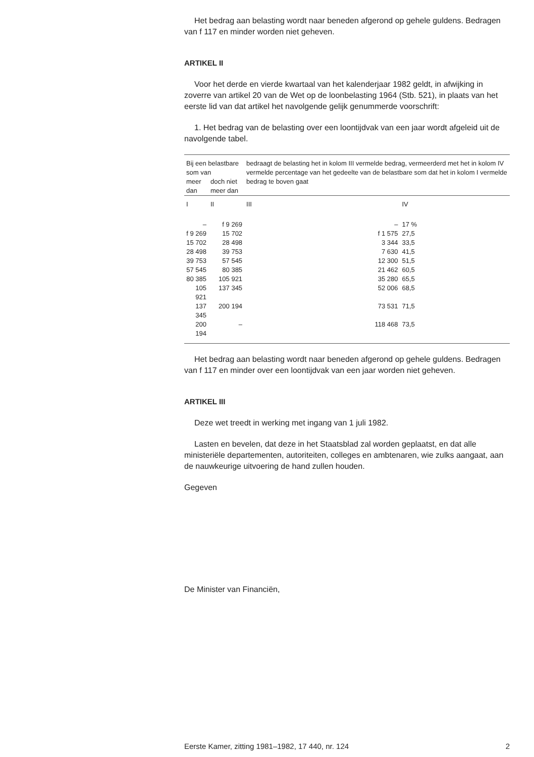Het bedrag aan belasting wordt naar beneden afgerond op gehele guldens. Bedragen van f 117 en minder worden niet geheven.
ARTIKEL II
Voor het derde en vierde kwartaal van het kalenderjaar 1982 geldt, in afwijking in zoverre van artikel 20 van de Wet op de loonbelasting 1964 (Stb. 521), in plaats van het eerste lid van dat artikel het navolgende gelijk genummerde voorschrift:
1. Het bedrag van de belasting over een loontijdvak van een jaar wordt afgeleid uit de navolgende tabel.
| Bij een belastbare som van | | bedraagt de belasting het in kolom III vermelde bedrag, vermeerderd met het in kolom IV vermelde percentage van het gedeelte van de belastbare som dat het in kolom I vermelde bedrag te boven gaat | |
| --- | --- | --- | --- |
| meer dan | doch niet meer dan | | |
| I | II | III | IV |
| – | f 9 269 | – | 17 % |
| f 9 269 | 15 702 | f 1 575 | 27,5 |
| 15 702 | 28 498 | 3 344 | 33,5 |
| 28 498 | 39 753 | 7 630 | 41,5 |
| 39 753 | 57 545 | 12 300 | 51,5 |
| 57 545 | 80 385 | 21 462 | 60,5 |
| 80 385 | 105 921 | 35 280 | 65,5 |
| 105 921 | 137 345 | 52 006 | 68,5 |
| 137 345 | 200 194 | 73 531 | 71,5 |
| 200 194 | – | 118 468 | 73,5 |
Het bedrag aan belasting wordt naar beneden afgerond op gehele guldens. Bedragen van f 117 en minder over een loontijdvak van een jaar worden niet geheven.
ARTIKEL III
Deze wet treedt in werking met ingang van 1 juli 1982.
Lasten en bevelen, dat deze in het Staatsblad zal worden geplaatst, en dat alle ministeriële departementen, autoriteiten, colleges en ambtenaren, wie zulks aangaat, aan de nauwkeurige uitvoering de hand zullen houden.
Gegeven
De Minister van Financiën,
Eerste Kamer, zitting 1981–1982, 17 440, nr. 124 2